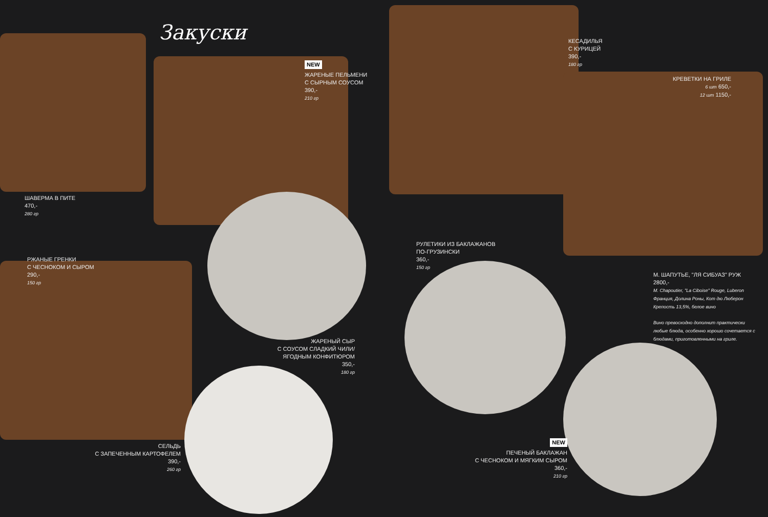Закуски
NEW
ЖАРЕНЫЕ ПЕЛЬМЕНИ
С СЫРНЫМ СОУСОМ
390,-
210 гр
КЕСАДИЛЬЯ
С КУРИЦЕЙ
390,-
180 гр
КРЕВЕТКИ НА ГРИЛЕ
6 шт 650,-
12 шт 1150,-
ШАВЕРМА В ПИТЕ
470,-
280 гр
РЖАНЫЕ ГРЕНКИ
С ЧЕСНОКОМ И СЫРОМ
290,-
150 гр
РУЛЕТИКИ ИЗ БАКЛАЖАНОВ
ПО-ГРУЗИНСКИ
360,-
150 гр
М. ШАПУТЬЕ, "ЛЯ СИБУАЗ" РУЖ
2800,-
M. Chapoutier, "La Ciboise" Rouge, Luberon
Франция, Долина Роны, Кот дю Люберон
Крепость 13,5%, белое вино
Вино превосходно дополнит практически любые блюда, особенно хорошо сочетается с блюдами, приготовленными на гриле.
ЖАРЕНЫЙ СЫР
С СОУСОМ СЛАДКИЙ ЧИЛИ/
ЯГОДНЫМ КОНФИТЮРОМ
350,-
180 гр
СЕЛЬДЬ
С ЗАПЕЧЕННЫМ КАРТОФЕЛЕМ
390,-
260 гр
NEW
ПЕЧЕНЫЙ БАКЛАЖАН
С ЧЕСНОКОМ И МЯГКИМ СЫРОМ
360,-
210 гр